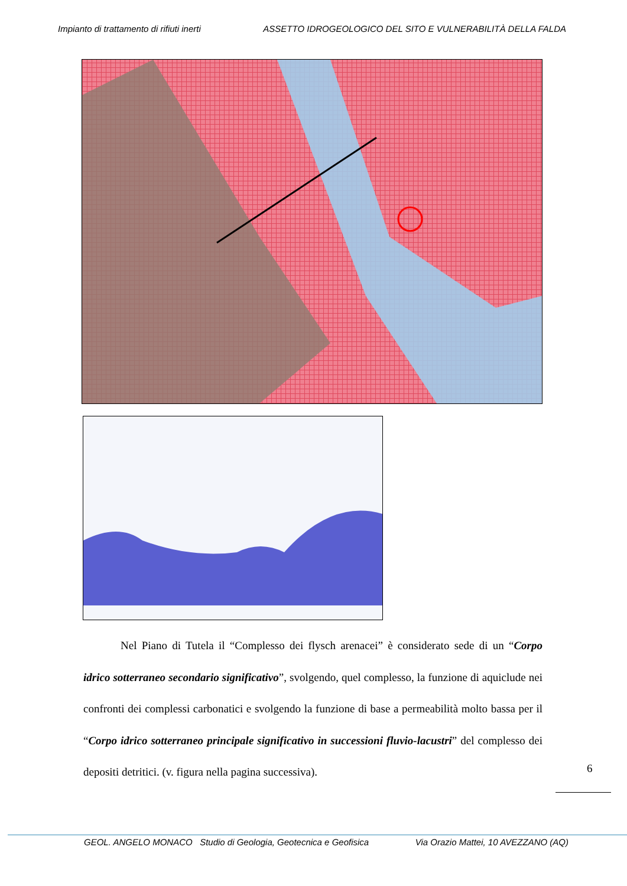Impianto di trattamento di rifiuti inerti ASSETTO IDROGEOLOGICO DEL SITO E VULNERABILITÀ DELLA FALDA
Nel Piano di Tutela il “Complesso dei flysch arenacei” è considerato sede di un “Corpo idrico sotterraneo secondario significativo”, svolgendo, quel complesso, la funzione di aquiclude nei confronti dei complessi carbonatici e svolgendo la funzione di base a permeabilità molto bassa per il “Corpo idrico sotterraneo principale significativo in successioni fluvio-lacustri” del complesso dei depositi detritici. (v. figura nella pagina successiva).
6
GEOL. ANGELO MONACO Studio di Geologia, Geotecnica e Geofisica Via Orazio Mattei, 10 AVEZZANO (AQ)